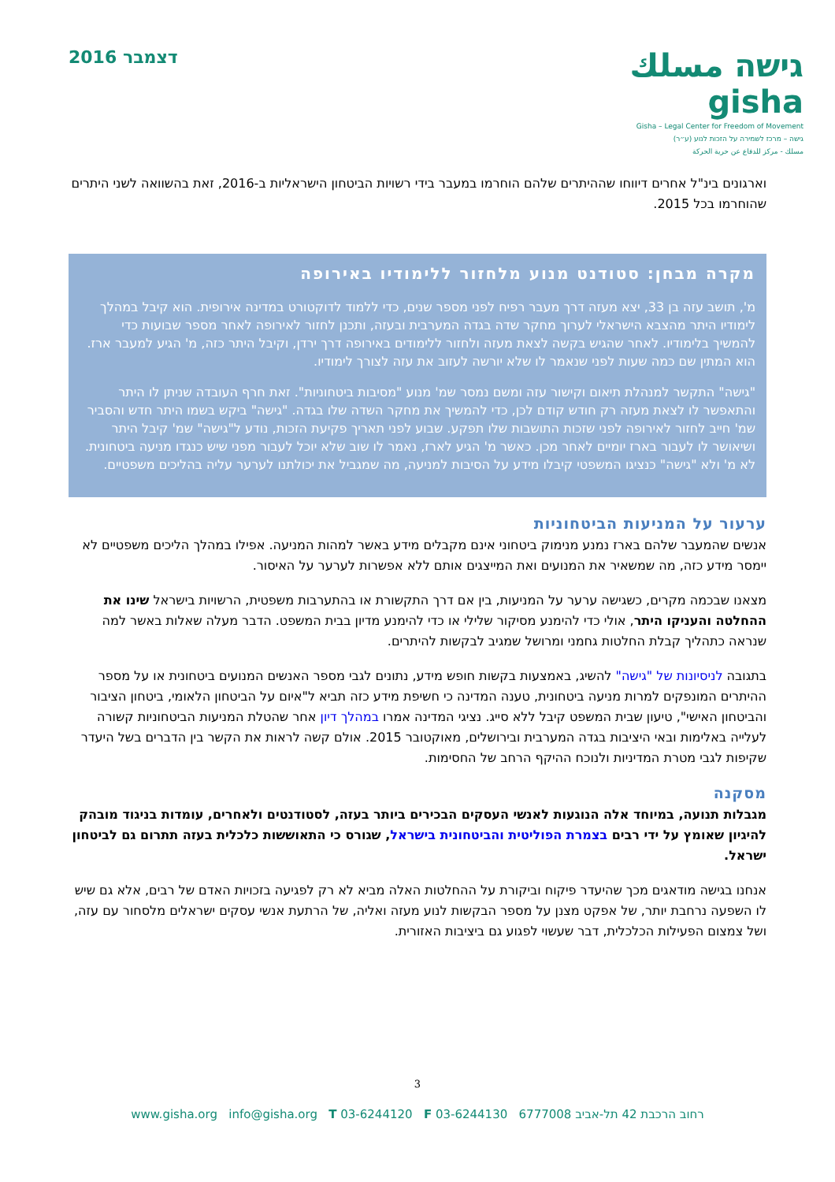דצמבר 2016
גישה مسلك gisha
Gisha – Legal Center for Freedom of Movement
גישה – מרכז לשמירה על הזכות לנוע (ע״ר)
مسلك - مركز للدفاع عن حرية الحركة
וארגונים בינ"ל אחרים דיווחו שההיתרים שלהם הוחרמו במעבר בידי רשויות הביטחון הישראליות ב-2016, זאת בהשוואה לשני היתרים שהוחרמו בכל 2015.
מקרה מבחן: סטודנט מנוע מלחזור ללימודיו באירופה
מ', תושב עזה בן 33, יצא מעזה דרך מעבר רפיח לפני מספר שנים, כדי ללמוד לדוקטורט במדינה אירופית. הוא קיבל במהלך לימודיו היתר מהצבא הישראלי לערוך מחקר שדה בגדה המערבית ובעזה, ותכנן לחזור לאירופה לאחר מספר שבועות כדי להמשיך בלימודיו. לאחר שהגיש בקשה לצאת מעזה ולחזור ללימודים באירופה דרך ירדן, וקיבל היתר כזה, מ' הגיע למעבר ארז. הוא המתין שם כמה שעות לפני שנאמר לו שלא יורשה לעזוב את עזה לצורך לימודיו.
"גישה" התקשר למנהלת תיאום וקישור עזה ומשם נמסר שמ' מנוע "מסיבות ביטחוניות". זאת חרף העובדה שניתן לו היתר והתאפשר לו לצאת מעזה רק חודש קודם לכן, כדי להמשיך את מחקר השדה שלו בגדה. "גישה" ביקש בשמו היתר חדש והסביר שמ' חייב לחזור לאירופה לפני שזכות התושבות שלו תפקע. שבוע לפני תאריך פקיעת הזכות, נודע ל"גישה" שמ' קיבל היתר ושיאושר לו לעבור בארז יומיים לאחר מכן. כאשר מ' הגיע לארז, נאמר לו שוב שלא יוכל לעבור מפני שיש כנגדו מניעה ביטחונית. לא מ' ולא "גישה" כנציגו המשפטי קיבלו מידע על הסיבות למניעה, מה שמגביל את יכולתנו לערער עליה בהליכים משפטיים.
ערעור על המניעות הביטחוניות
אנשים שהמעבר שלהם בארז נמנע מנימוק ביטחוני אינם מקבלים מידע באשר למהות המניעה. אפילו במהלך הליכים משפטיים לא יימסר מידע כזה, מה שמשאיר את המנועים ואת המייצגים אותם ללא אפשרות לערער על האיסור.
מצאנו שבכמה מקרים, כשגישה ערער על המניעות, בין אם דרך התקשורת או בהתערבות משפטית, הרשויות בישראל שינו את ההחלטה והעניקו היתר, אולי כדי להימנע מסיקור שלילי או כדי להימנע מדיון בבית המשפט. הדבר מעלה שאלות באשר למה שנראה כתהליך קבלת החלטות גחמני ומרושל שמגיב לבקשות להיתרים.
בתגובה לניסיונות של "גישה" להשיג, באמצעות בקשות חופש מידע, נתונים לגבי מספר האנשים המנועים ביטחונית או על מספר ההיתרים המונפקים למרות מניעה ביטחונית, טענה המדינה כי חשיפת מידע כזה תביא ל"איום על הביטחון הלאומי, ביטחון הציבור והביטחון האישי", טיעון שבית המשפט קיבל ללא סייג. נציגי המדינה אמרו במהלך דיון אחר שהטלת המניעות הביטחוניות קשורה לעלייה באלימות ובאי היציבות בגדה המערבית ובירושלים, מאוקטובר 2015. אולם קשה לראות את הקשר בין הדברים בשל היעדר שקיפות לגבי מטרת המדיניות ולנוכח ההיקף הרחב של החסימות.
מסקנה
מגבלות תנועה, במיוחד אלה הנוגעות לאנשי העסקים הבכירים ביותר בעזה, לסטודנטים ולאחרים, עומדות בניגוד מובהק להיגיון שאומץ על ידי רבים בצמרת הפוליטית והביטחונית בישראל, שגורס כי התאוששות כלכלית בעזה תתרום גם לביטחון ישראל.
אנחנו בגישה מודאגים מכך שהיעדר פיקוח וביקורת על ההחלטות האלה מביא לא רק לפגיעה בזכויות האדם של רבים, אלא גם שיש לו השפעה נרחבת יותר, של אפקט מצנן על מספר הבקשות לנוע מעזה ואליה, של הרתעת אנשי עסקים ישראלים מלסחור עם עזה, ושל צמצום הפעילות הכלכלית, דבר שעשוי לפגוע גם ביציבות האזורית.
3
www.gisha.org info@gisha.org T 03-6244120 F 03-6244130 רחוב הרכבת 42 תל-אביב 6777008